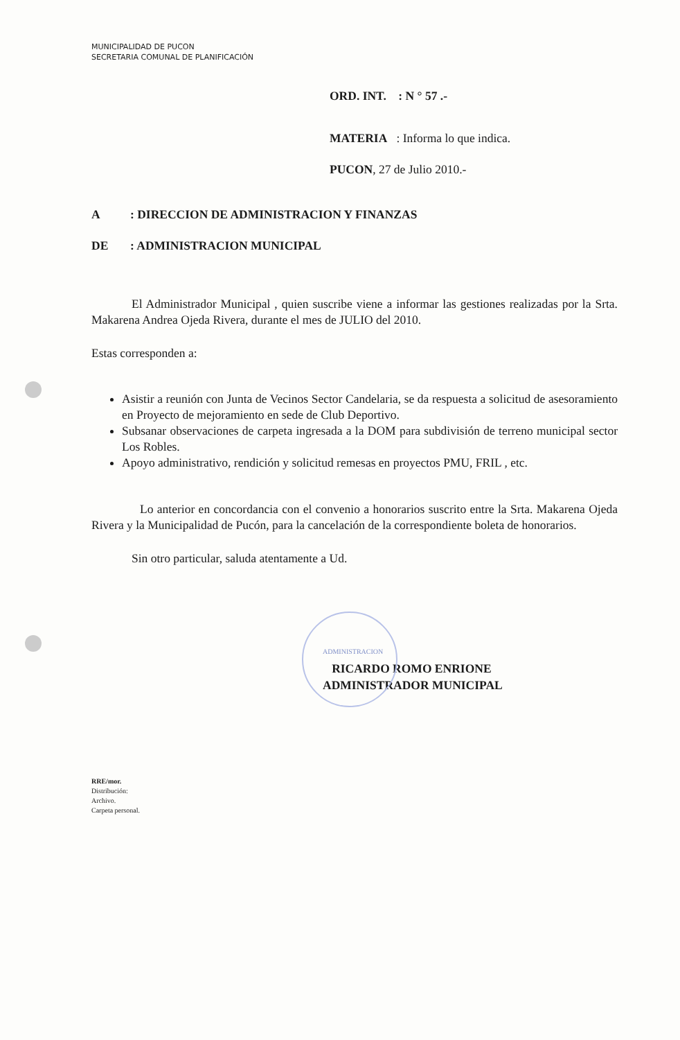MUNICIPALIDAD DE PUCON
SECRETARIA COMUNAL DE PLANIFICACIÓN
ORD. INT. : N ° 57 .-
MATERIA : Informa lo que indica.
PUCON, 27 de Julio 2010.-
A: DIRECCION DE ADMINISTRACION Y FINANZAS
DE: ADMINISTRACION MUNICIPAL
El Administrador Municipal , quien suscribe viene a informar las gestiones realizadas por la Srta. Makarena Andrea Ojeda Rivera, durante el mes de JULIO del 2010.
Estas corresponden a:
Asistir a reunión con Junta de Vecinos Sector Candelaria, se da respuesta a solicitud de asesoramiento en Proyecto de mejoramiento en sede de Club Deportivo.
Subsanar observaciones de carpeta ingresada a la DOM para subdivisión de terreno municipal sector Los Robles.
Apoyo administrativo, rendición y solicitud remesas en proyectos PMU, FRIL , etc.
Lo anterior en concordancia con el convenio a honorarios suscrito entre la Srta. Makarena Ojeda Rivera y la Municipalidad de Pucón, para la cancelación de la correspondiente boleta de honorarios.
Sin otro particular, saluda atentamente a Ud.
ADMINISTRACION
RICARDO ROMO ENRIONE
ADMINISTRADOR MUNICIPAL
RRE/mor.
Distribución:
Archivo.
Carpeta personal.